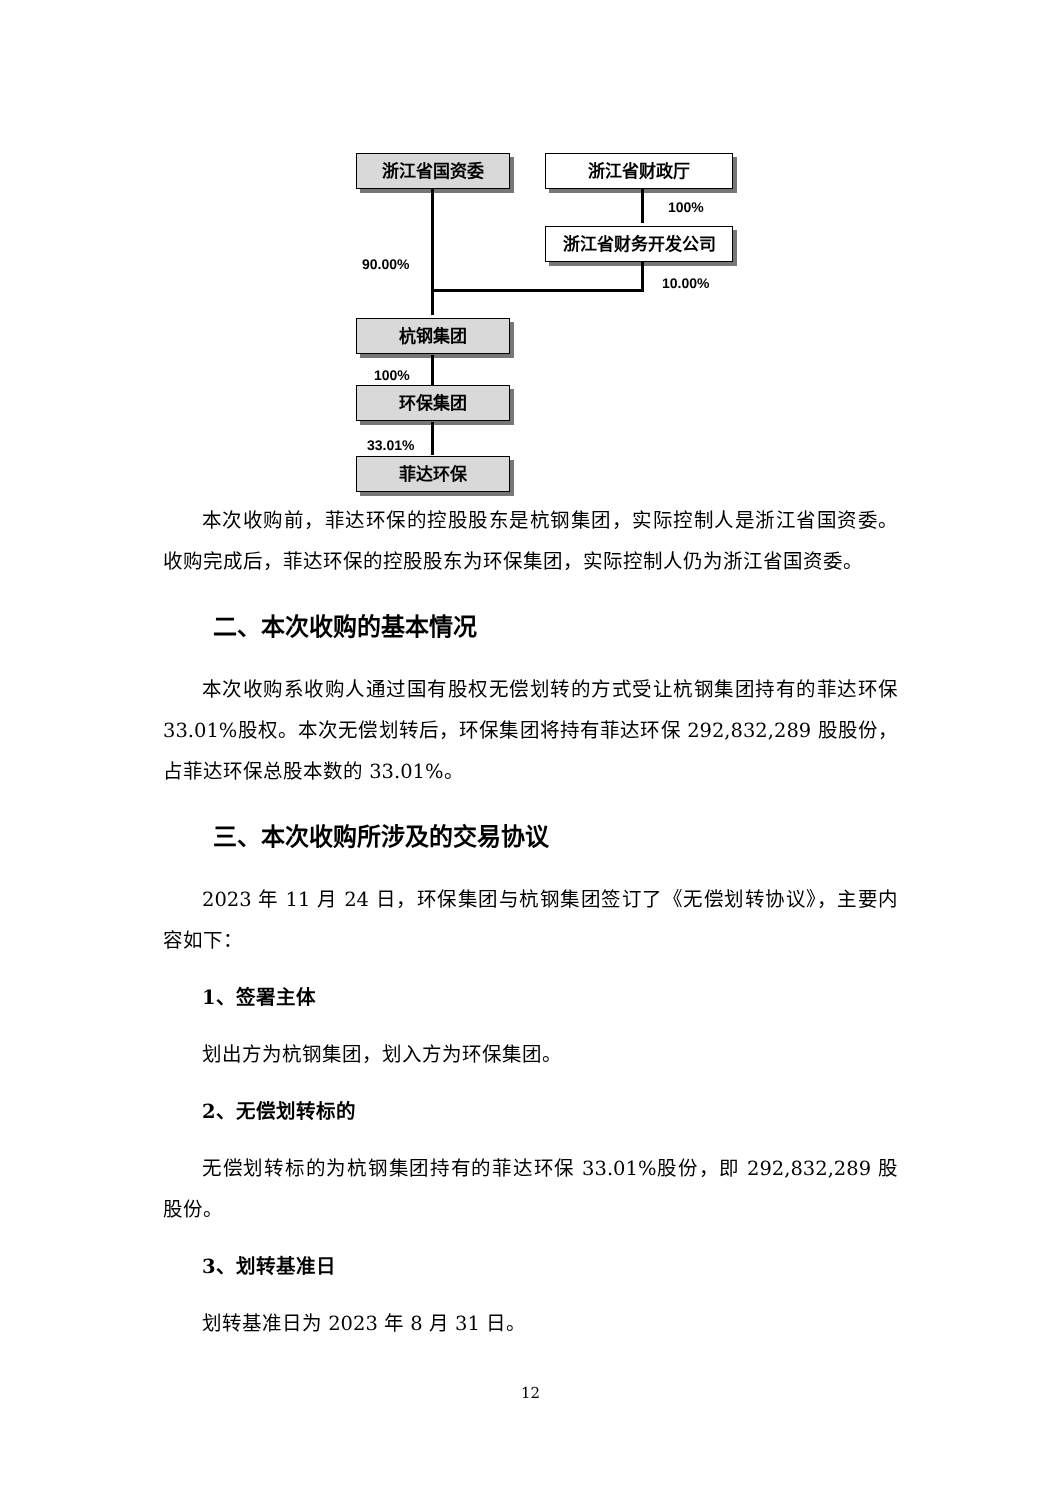浙江省国资委 浙江省财政厅
100%
浙江省财务开发公司
90.00%
10.00%
杭钢集团
100%
环保集团
33.01%
菲达环保
本次收购前，菲达环保的控股股东是杭钢集团，实际控制人是浙江省国资委。收购完成后，菲达环保的控股股东为环保集团，实际控制人仍为浙江省国资委。
二、本次收购的基本情况
本次收购系收购人通过国有股权无偿划转的方式受让杭钢集团持有的菲达环保 33.01%股权。本次无偿划转后，环保集团将持有菲达环保 292,832,289 股股份，占菲达环保总股本数的 33.01%。
三、本次收购所涉及的交易协议
2023 年 11 月 24 日，环保集团与杭钢集团签订了《无偿划转协议》，主要内容如下：
1、签署主体
划出方为杭钢集团，划入方为环保集团。
2、无偿划转标的
无偿划转标的为杭钢集团持有的菲达环保 33.01%股份，即 292,832,289 股股份。
3、划转基准日
划转基准日为 2023 年 8 月 31 日。
12